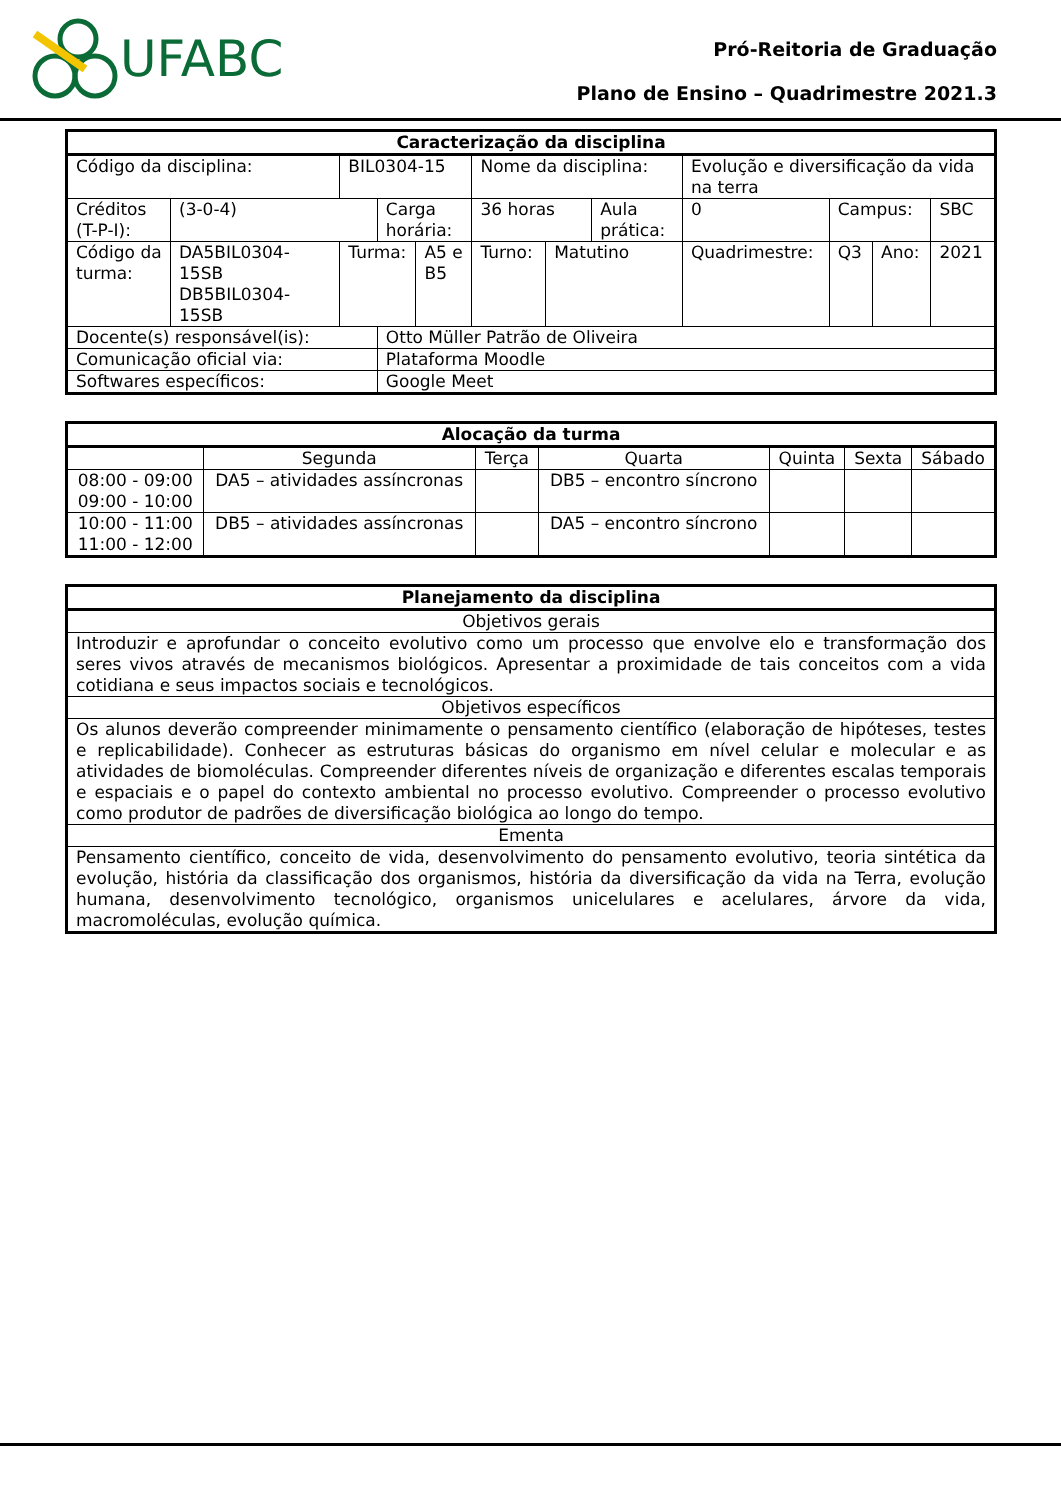UFABC
Pró-Reitoria de Graduação
Plano de Ensino – Quadrimestre 2021.3
| Caracterização da disciplina | | | | | | | | | | | | |
| --- | --- | --- | --- | --- | --- | --- | --- | --- | --- | --- | --- | --- |
| Código da disciplina: | | BIL0304-15 | | | Nome da disciplina: | | | Evolução e diversificação da vida na terra | | | | |
| Créditos (T-P-I): | (3-0-4) | | Carga horária: | | 36 horas | | Aula prática: | | 0 | Campus: | | SBC |
| Código da turma: | DA5BIL0304-15SB DB5BIL0304-15SB | Turma: | | A5 e B5 | Turno: | Matutino | | Quadrimestre: | | Q3 | Ano: | 2021 |
| Docente(s) responsável(is): | | | Otto Müller Patrão de Oliveira | | | | | | | | | |
| Comunicação oficial via: | | | Plataforma Moodle | | | | | | | | | |
| Softwares específicos: | | | Google Meet | | | | | | | | | |
| Alocação da turma | | | | | | |
| --- | --- | --- | --- | --- | --- | --- |
| | Segunda | Terça | Quarta | Quinta | Sexta | Sábado |
| 08:00 - 09:00 09:00 - 10:00 | DA5 – atividades assíncronas | | DB5 – encontro síncrono | | | |
| 10:00 - 11:00 11:00 - 12:00 | DB5 – atividades assíncronas | | DA5 – encontro síncrono | | | |
| Planejamento da disciplina |
| --- |
| Objetivos gerais |
| Introduzir e aprofundar o conceito evolutivo como um processo que envolve elo e transformação dos seres vivos através de mecanismos biológicos. Apresentar a proximidade de tais conceitos com a vida cotidiana e seus impactos sociais e tecnológicos. |
| Objetivos específicos |
| Os alunos deverão compreender minimamente o pensamento científico (elaboração de hipóteses, testes e replicabilidade). Conhecer as estruturas básicas do organismo em nível celular e molecular e as atividades de biomoléculas. Compreender diferentes níveis de organização e diferentes escalas temporais e espaciais e o papel do contexto ambiental no processo evolutivo. Compreender o processo evolutivo como produtor de padrões de diversificação biológica ao longo do tempo. |
| Ementa |
| Pensamento científico, conceito de vida, desenvolvimento do pensamento evolutivo, teoria sintética da evolução, história da classificação dos organismos, história da diversificação da vida na Terra, evolução humana, desenvolvimento tecnológico, organismos unicelulares e acelulares, árvore da vida, macromoléculas, evolução química. |